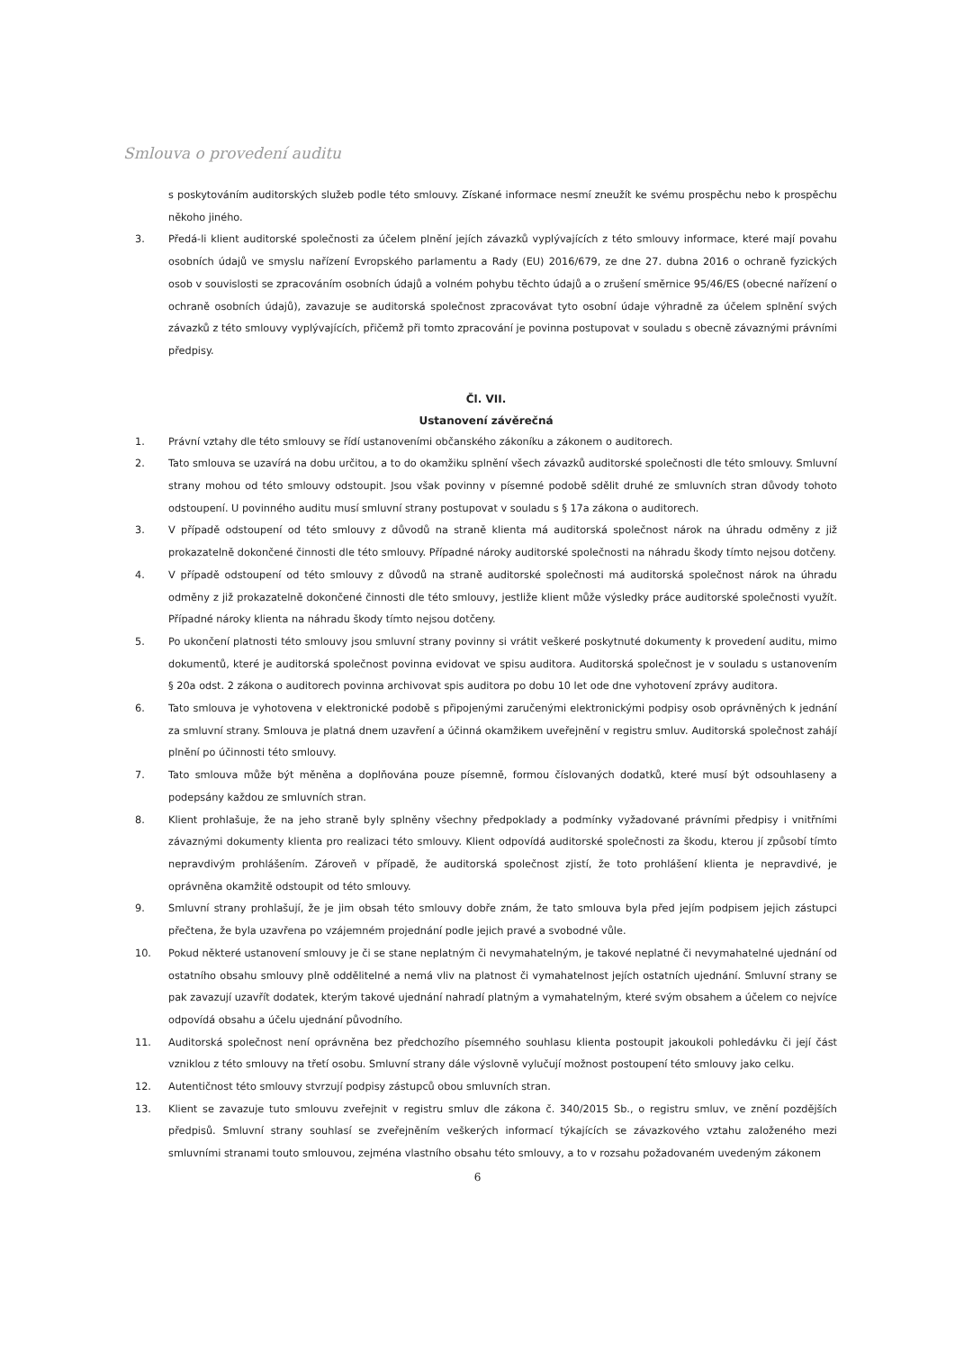Smlouva o provedení auditu
s poskytováním auditorských služeb podle této smlouvy. Získané informace nesmí zneužít ke svému prospěchu nebo k prospěchu někoho jiného.
3. Předá-li klient auditorské společnosti za účelem plnění jejích závazků vyplývajících z této smlouvy informace, které mají povahu osobních údajů ve smyslu nařízení Evropského parlamentu a Rady (EU) 2016/679, ze dne 27. dubna 2016 o ochraně fyzických osob v souvislosti se zpracováním osobních údajů a volném pohybu těchto údajů a o zrušení směrnice 95/46/ES (obecné nařízení o ochraně osobních údajů), zavazuje se auditorská společnost zpracovávat tyto osobní údaje výhradně za účelem splnění svých závazků z této smlouvy vyplývajících, přičemž při tomto zpracování je povinna postupovat v souladu s obecně závaznými právními předpisy.
Čl. VII.
Ustanovení závěrečná
1. Právní vztahy dle této smlouvy se řídí ustanoveními občanského zákoníku a zákonem o auditorech.
2. Tato smlouva se uzavírá na dobu určitou, a to do okamžiku splnění všech závazků auditorské společnosti dle této smlouvy. Smluvní strany mohou od této smlouvy odstoupit. Jsou však povinny v písemné podobě sdělit druhé ze smluvních stran důvody tohoto odstoupení. U povinného auditu musí smluvní strany postupovat v souladu s § 17a zákona o auditorech.
3. V případě odstoupení od této smlouvy z důvodů na straně klienta má auditorská společnost nárok na úhradu odměny z již prokazatelně dokončené činnosti dle této smlouvy. Případné nároky auditorské společnosti na náhradu škody tímto nejsou dotčeny.
4. V případě odstoupení od této smlouvy z důvodů na straně auditorské společnosti má auditorská společnost nárok na úhradu odměny z již prokazatelně dokončené činnosti dle této smlouvy, jestliže klient může výsledky práce auditorské společnosti využít. Případné nároky klienta na náhradu škody tímto nejsou dotčeny.
5. Po ukončení platnosti této smlouvy jsou smluvní strany povinny si vrátit veškeré poskytnuté dokumenty k provedení auditu, mimo dokumentů, které je auditorská společnost povinna evidovat ve spisu auditora. Auditorská společnost je v souladu s ustanovením § 20a odst. 2 zákona o auditorech povinna archivovat spis auditora po dobu 10 let ode dne vyhotovení zprávy auditora.
6. Tato smlouva je vyhotovena v elektronické podobě s připojenými zaručenými elektronickými podpisy osob oprávněných k jednání za smluvní strany. Smlouva je platná dnem uzavření a účinná okamžikem uveřejnění v registru smluv. Auditorská společnost zahájí plnění po účinnosti této smlouvy.
7. Tato smlouva může být měněna a doplňována pouze písemně, formou číslovaných dodatků, které musí být odsouhlaseny a podepsány každou ze smluvních stran.
8. Klient prohlašuje, že na jeho straně byly splněny všechny předpoklady a podmínky vyžadované právními předpisy i vnitřními závaznými dokumenty klienta pro realizaci této smlouvy. Klient odpovídá auditorské společnosti za škodu, kterou jí způsobí tímto nepravdivým prohlášením. Zároveň v případě, že auditorská společnost zjistí, že toto prohlášení klienta je nepravdivé, je oprávněna okamžitě odstoupit od této smlouvy.
9. Smluvní strany prohlašují, že je jim obsah této smlouvy dobře znám, že tato smlouva byla před jejím podpisem jejich zástupci přečtena, že byla uzavřena po vzájemném projednání podle jejich pravé a svobodné vůle.
10. Pokud některé ustanovení smlouvy je či se stane neplatným či nevymahatelným, je takové neplatné či nevymahatelné ujednání od ostatního obsahu smlouvy plně oddělitelné a nemá vliv na platnost či vymahatelnost jejích ostatních ujednání. Smluvní strany se pak zavazují uzavřít dodatek, kterým takové ujednání nahradí platným a vymahatelným, které svým obsahem a účelem co nejvíce odpovídá obsahu a účelu ujednání původního.
11. Auditorská společnost není oprávněna bez předchozího písemného souhlasu klienta postoupit jakoukoli pohledávku či její část vzniklou z této smlouvy na třetí osobu. Smluvní strany dále výslovně vylučují možnost postoupení této smlouvy jako celku.
12. Autentičnost této smlouvy stvrzují podpisy zástupců obou smluvních stran.
13. Klient se zavazuje tuto smlouvu zveřejnit v registru smluv dle zákona č. 340/2015 Sb., o registru smluv, ve znění pozdějších předpisů. Smluvní strany souhlasí se zveřejněním veškerých informací týkajících se závazkového vztahu založeného mezi smluvními stranami touto smlouvou, zejména vlastního obsahu této smlouvy, a to v rozsahu požadovaném uvedeným zákonem
6